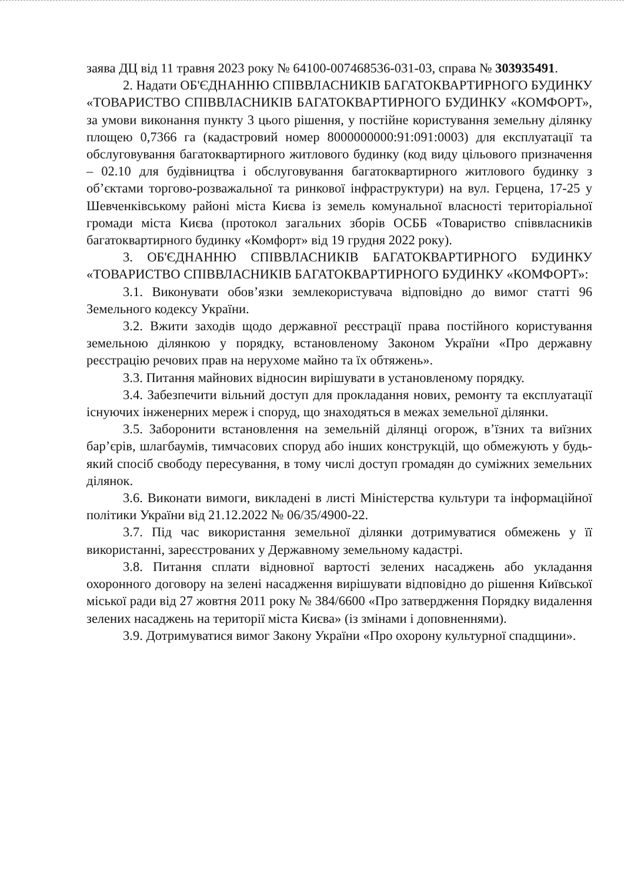заява ДЦ від 11 травня 2023 року № 64100-007468536-031-03, справа № 303935491.
2. Надати ОБ'ЄДНАННЮ СПІВВЛАСНИКІВ БАГАТОКВАРТИРНОГО БУДИНКУ «ТОВАРИСТВО СПІВВЛАСНИКІВ БАГАТОКВАРТИРНОГО БУДИНКУ «КОМФОРТ», за умови виконання пункту 3 цього рішення, у постійне користування земельну ділянку площею 0,7366 га (кадастровий номер 8000000000:91:091:0003) для експлуатації та обслуговування багатоквартирного житлового будинку (код виду цільового призначення – 02.10 для будівництва і обслуговування багатоквартирного житлового будинку з об’єктами торгово-розважальної та ринкової інфраструктури) на вул. Герцена, 17-25 у Шевченківському районі міста Києва із земель комунальної власності територіальної громади міста Києва (протокол загальних зборів ОСББ «Товариство співвласників багатоквартирного будинку «Комфорт» від 19 грудня 2022 року).
3. ОБ'ЄДНАННЮ СПІВВЛАСНИКІВ БАГАТОКВАРТИРНОГО БУДИНКУ «ТОВАРИСТВО СПІВВЛАСНИКІВ БАГАТОКВАРТИРНОГО БУДИНКУ «КОМФОРТ»:
3.1. Виконувати обов’язки землекористувача відповідно до вимог статті 96 Земельного кодексу України.
3.2. Вжити заходів щодо державної реєстрації права постійного користування земельною ділянкою у порядку, встановленому Законом України «Про державну реєстрацію речових прав на нерухоме майно та їх обтяжень».
3.3. Питання майнових відносин вирішувати в установленому порядку.
3.4. Забезпечити вільний доступ для прокладання нових, ремонту та експлуатації існуючих інженерних мереж і споруд, що знаходяться в межах земельної ділянки.
3.5. Заборонити встановлення на земельній ділянці огорож, в’їзних та виїзних бар’єрів, шлагбаумів, тимчасових споруд або інших конструкцій, що обмежують у будь-який спосіб свободу пересування, в тому числі доступ громадян до суміжних земельних ділянок.
3.6. Виконати вимоги, викладені в листі Міністерства культури та інформаційної політики України від 21.12.2022 № 06/35/4900-22.
3.7. Під час використання земельної ділянки дотримуватися обмежень у її використанні, зареєстрованих у Державному земельному кадастрі.
3.8. Питання сплати відновної вартості зелених насаджень або укладання охоронного договору на зелені насадження вирішувати відповідно до рішення Київської міської ради від 27 жовтня 2011 року № 384/6600 «Про затвердження Порядку видалення зелених насаджень на території міста Києва» (із змінами і доповненнями).
3.9. Дотримуватися вимог Закону України «Про охорону культурної спадщини».